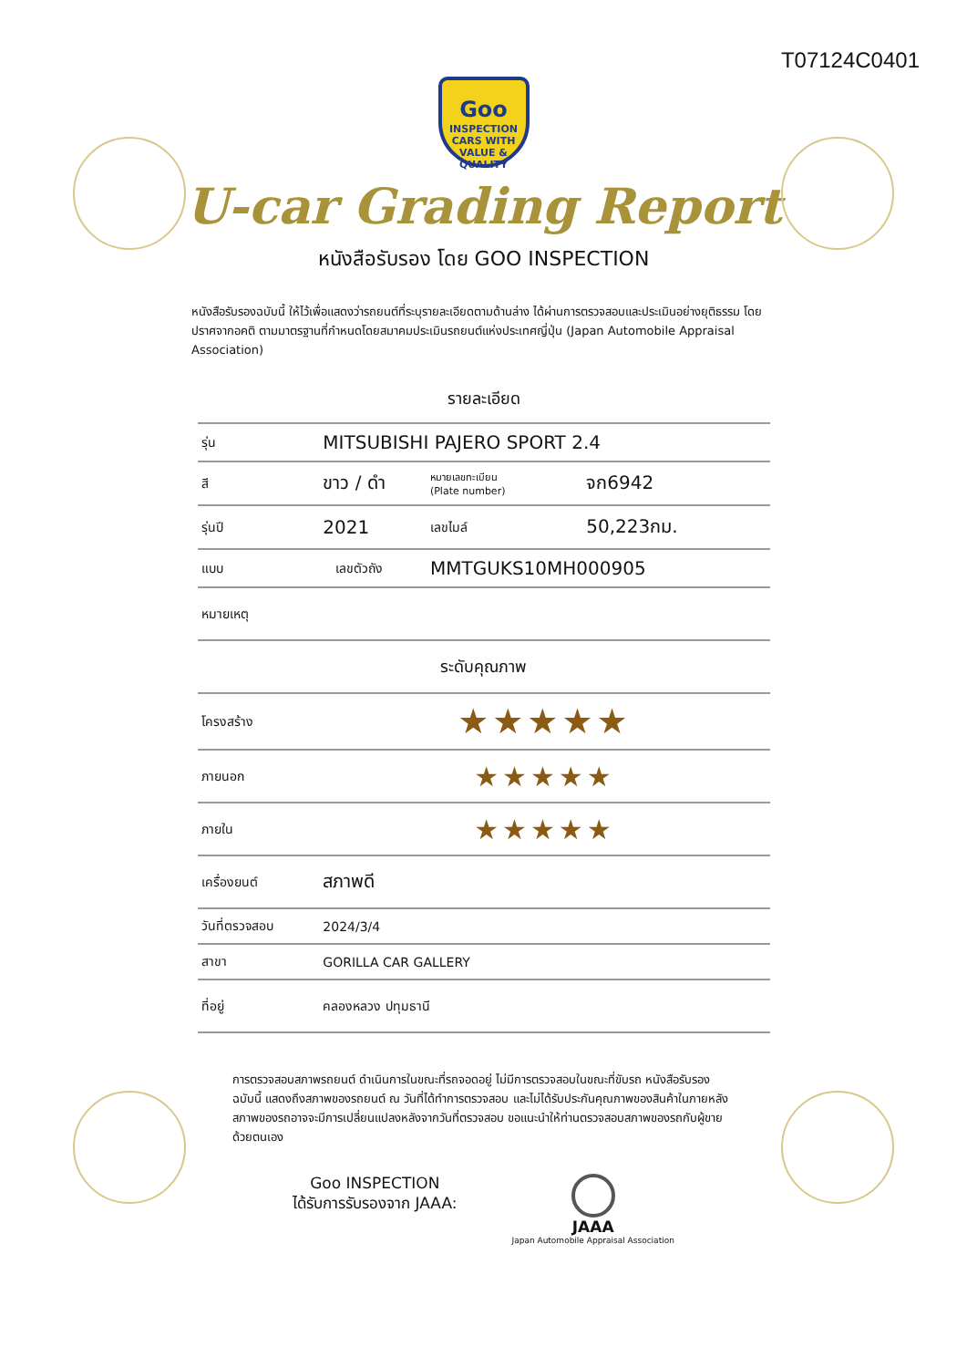T07124C0401
Goo
INSPECTION
CARS WITH VALUE & QUALITY
U-car Grading Report
หนังสือรับรอง โดย GOO INSPECTION
หนังสือรับรองฉบับนี้ ให้ไว้เพื่อแสดงว่ารถยนต์ที่ระบุรายละเอียดตามด้านล่าง ได้ผ่านการตรวจสอบและประเมินอย่างยุติธรรม โดยปราศจากอคติ ตามมาตรฐานที่กำหนดโดยสมาคมประเมินรถยนต์แห่งประเทศญี่ปุ่น (Japan Automobile Appraisal Association)
รายละเอียด
| รุ่น | MITSUBISHI PAJERO SPORT 2.4 | | | |
| สี | ขาว / ดำ | | หมายเลขทะเบียน (Plate number) | จก6942 |
| รุ่นปี | 2021 | | เลขไมล์ | 50,223กม. |
| แบบ | | เลขตัวถัง | MMTGUKS10MH000905 | |
| หมายเหตุ | | | | |
| ระดับคุณภาพ | | | | |
| โครงสร้าง | ★★★★★ | | | |
| ภายนอก | ★★★★★ | | | |
| ภายใน | ★★★★★ | | | |
| เครื่องยนต์ | สภาพดี | | | |
| วันที่ตรวจสอบ | 2024/3/4 | | | |
| สาขา | GORILLA CAR GALLERY | | | |
| ที่อยู่ | คลองหลวง ปทุมธานี | | | |
การตรวจสอบสภาพรถยนต์ ดำเนินการในขณะที่รถจอดอยู่ ไม่มีการตรวจสอบในขณะที่ขับรถ หนังสือรับรองฉบับนี้ แสดงถึงสภาพของรถยนต์ ณ วันที่ได้ทำการตรวจสอบ และไม่ได้รับประกันคุณภาพของสินค้าในภายหลัง สภาพของรถอาจจะมีการเปลี่ยนแปลงหลังจากวันที่ตรวจสอบ ขอแนะนำให้ท่านตรวจสอบสภาพของรถกับผู้ขายด้วยตนเอง
Goo INSPECTION
ได้รับการรับรองจาก JAAA:
JAAA
Japan Automobile Appraisal Association